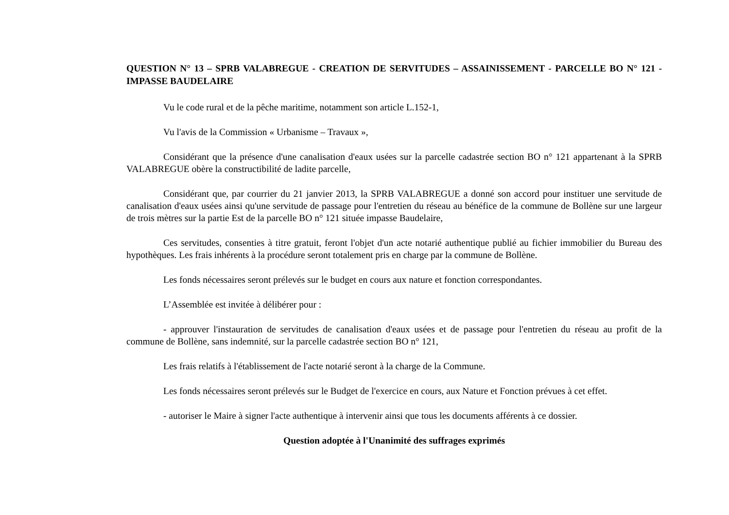QUESTION N° 13 – SPRB VALABREGUE - CREATION DE SERVITUDES – ASSAINISSEMENT - PARCELLE BO N° 121 - IMPASSE BAUDELAIRE
Vu le code rural et de la pêche maritime, notamment son article L.152-1,
Vu l'avis de la Commission « Urbanisme – Travaux »,
Considérant que la présence d'une canalisation d'eaux usées sur la parcelle cadastrée section BO n° 121 appartenant à la SPRB VALABREGUE obère la constructibilité de ladite parcelle,
Considérant que, par courrier du 21 janvier 2013, la SPRB VALABREGUE a donné son accord pour instituer une servitude de canalisation d'eaux usées ainsi qu'une servitude de passage pour l'entretien du réseau au bénéfice de la commune de Bollène sur une largeur de trois mètres sur la partie Est de la parcelle BO n° 121 située impasse Baudelaire,
Ces servitudes, consenties à titre gratuit, feront l'objet d'un acte notarié authentique publié au fichier immobilier du Bureau des hypothèques. Les frais inhérents à la procédure seront totalement pris en charge par la commune de Bollène.
Les fonds nécessaires seront prélevés sur le budget en cours aux nature et fonction correspondantes.
L’Assemblée est invitée à délibérer pour :
- approuver l'instauration de servitudes de canalisation d'eaux usées et de passage pour l'entretien du réseau au profit de la commune de Bollène, sans indemnité, sur la parcelle cadastrée section BO n° 121,
Les frais relatifs à l'établissement de l'acte notarié seront à la charge de la Commune.
Les fonds nécessaires seront prélevés sur le Budget de l'exercice en cours, aux Nature et Fonction prévues à cet effet.
- autoriser le Maire à signer l'acte authentique à intervenir ainsi que tous les documents afférents à ce dossier.
Question adoptée à l'Unanimité des suffrages exprimés